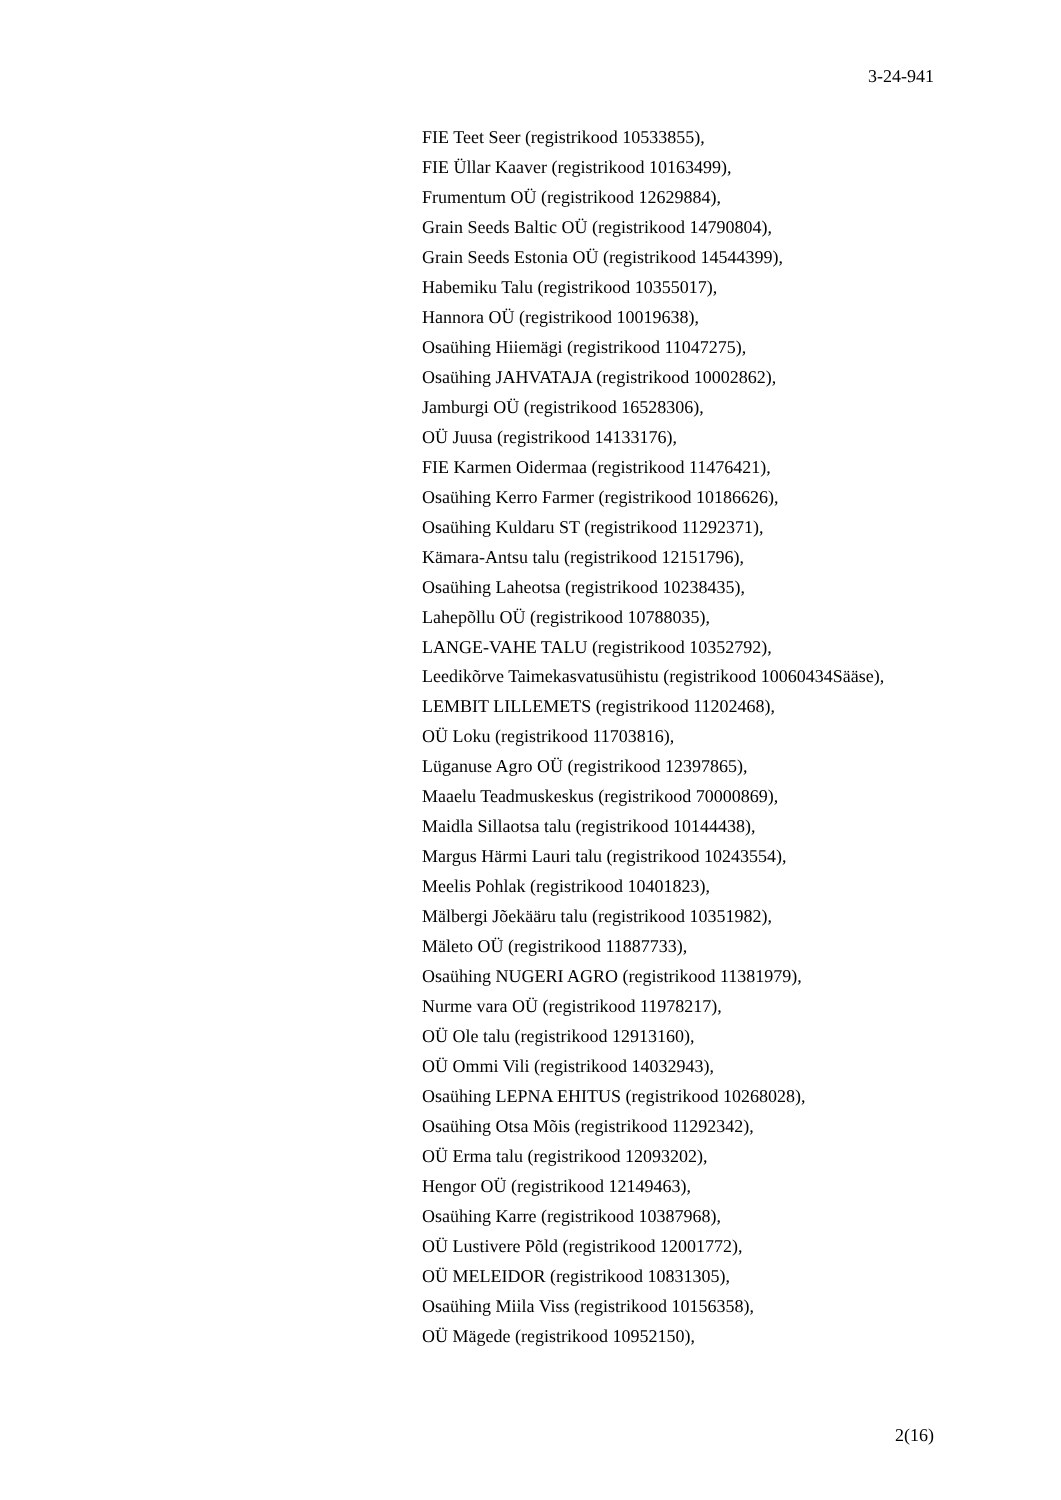3-24-941
FIE Teet Seer (registrikood 10533855),
FIE Üllar Kaaver (registrikood 10163499),
Frumentum OÜ (registrikood 12629884),
Grain Seeds Baltic OÜ (registrikood 14790804),
Grain Seeds Estonia OÜ (registrikood 14544399),
Habemiku Talu (registrikood 10355017),
Hannora OÜ (registrikood 10019638),
Osaühing Hiiemägi (registrikood 11047275),
Osaühing JAHVATAJA (registrikood 10002862),
Jamburgi OÜ (registrikood 16528306),
OÜ Juusa (registrikood 14133176),
FIE Karmen Oidermaa (registrikood 11476421),
Osaühing Kerro Farmer (registrikood 10186626),
Osaühing Kuldaru ST (registrikood 11292371),
Kämara-Antsu talu (registrikood 12151796),
Osaühing Laheotsa (registrikood 10238435),
Lahepõllu OÜ (registrikood 10788035),
LANGE-VAHE TALU (registrikood 10352792),
Leedikõrve Taimekasvatusühistu (registrikood 10060434Sääse),
LEMBIT LILLEMETS (registrikood 11202468),
OÜ Loku (registrikood 11703816),
Lüganuse Agro OÜ (registrikood 12397865),
Maaelu Teadmuskeskus (registrikood 70000869),
Maidla Sillaotsa talu (registrikood 10144438),
Margus Härmi Lauri talu (registrikood 10243554),
Meelis Pohlak (registrikood 10401823),
Mälbergi Jõekääru talu (registrikood 10351982),
Mäleto OÜ (registrikood 11887733),
Osaühing NUGERI AGRO (registrikood 11381979),
Nurme vara OÜ (registrikood 11978217),
OÜ Ole talu (registrikood 12913160),
OÜ Ommi Vili (registrikood 14032943),
Osaühing LEPNA EHITUS (registrikood 10268028),
Osaühing Otsa Mõis (registrikood 11292342),
OÜ Erma talu (registrikood 12093202),
Hengor OÜ (registrikood 12149463),
Osaühing Karre (registrikood 10387968),
OÜ Lustivere Põld (registrikood 12001772),
OÜ MELEIDOR (registrikood 10831305),
Osaühing Miila Viss (registrikood 10156358),
OÜ Mägede (registrikood 10952150),
2(16)